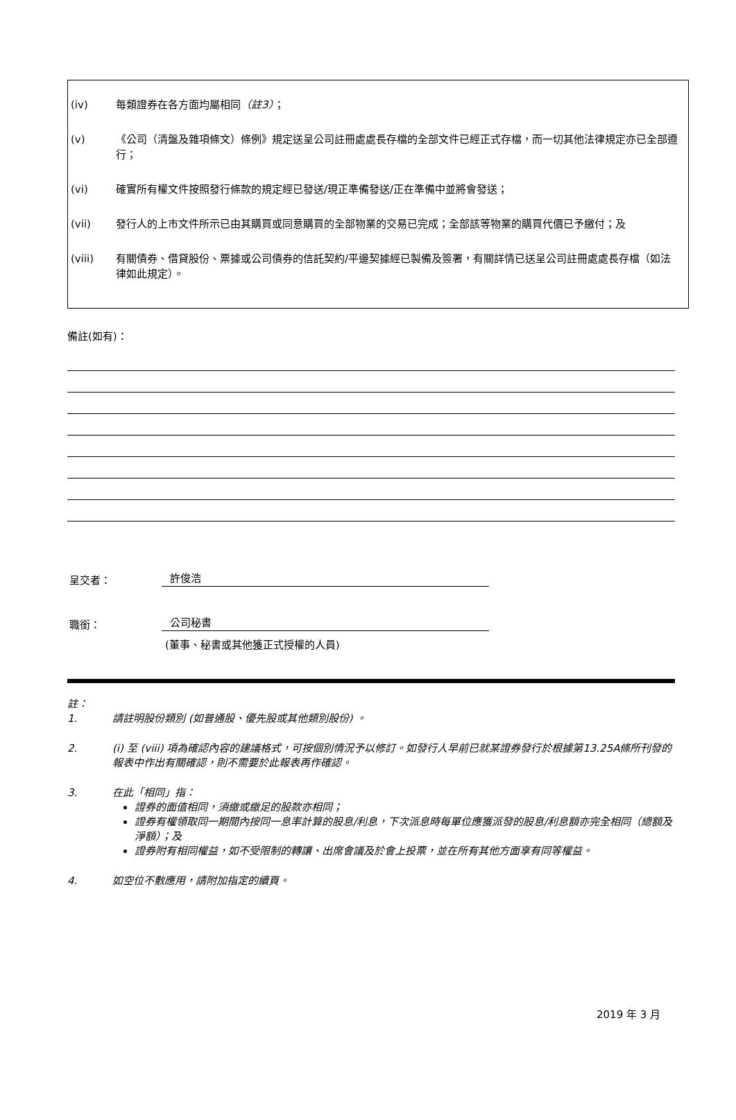(iv) 每類證券在各方面均屬相同（註3）；
(v) 《公司（清盤及雜項條文）條例》規定送呈公司註冊處處長存檔的全部文件已經正式存檔，而一切其他法律規定亦已全部遵行；
(vi) 確實所有權文件按照發行條款的規定經已發送/現正準備發送/正在準備中並將會發送；
(vii) 發行人的上市文件所示已由其購買或同意購買的全部物業的交易已完成；全部該等物業的購買代價已予繳付；及
(viii) 有關債券、借貸股份、票據或公司債券的信託契約/平邊契據經已製備及簽署，有關詳情已送呈公司註冊處處長存檔（如法律如此規定）。
備註(如有)：
呈交者：
許俊浩
職銜：
公司秘書
(董事、秘書或其他獲正式授權的人員)
註：
1. 請註明股份類別 (如普通股、優先股或其他類別股份) 。
2. (i) 至 (viii) 項為確認內容的建議格式，可按個別情況予以修訂。如發行人早前已就某證券發行於根據第13.25A條所刊發的報表中作出有關確認，則不需要於此報表再作確認。
3. 在此「相同」指：
證券的面值相同，須繳或繳足的股款亦相同；
證券有權領取同一期間內按同一息率計算的股息/利息，下次派息時每單位應獲派發的股息/利息額亦完全相同（總額及淨額）；及
證券附有相同權益，如不受限制的轉讓、出席會議及於會上投票，並在所有其他方面享有同等權益。
4. 如空位不敷應用，請附加指定的續頁。
2019 年 3 月